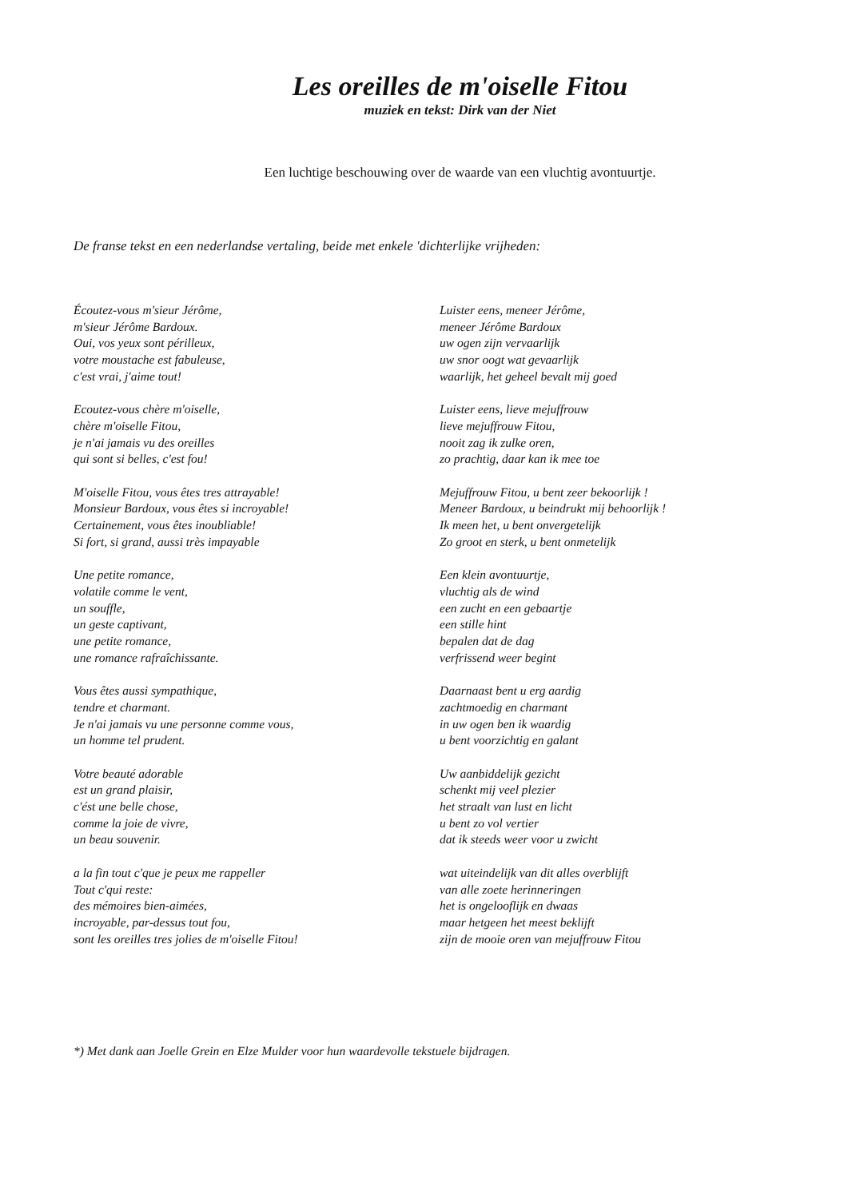Les oreilles de m'oiselle Fitou
muziek en tekst: Dirk van der Niet
Een luchtige beschouwing over de waarde van een vluchtig avontuurtje.
De franse tekst en een nederlandse vertaling, beide met enkele 'dichterlijke vrijheden:
Écoutez-vous m'sieur Jérôme,
m'sieur Jérôme Bardoux.
Oui, vos yeux sont périlleux,
votre moustache est fabuleuse,
c'est vrai, j'aime tout!
Ecoutez-vous chère m'oiselle,
chère m'oiselle Fitou,
je n'ai jamais vu des oreilles
qui sont si belles, c'est fou!
M'oiselle Fitou, vous êtes tres attrayable!
Monsieur Bardoux, vous êtes si incroyable!
Certainement, vous êtes inoubliable!
Si fort, si grand, aussi très impayable
Une petite romance,
volatile comme le vent,
un souffle,
un geste captivant,
une petite romance,
une romance rafraîchissante.
Vous êtes aussi sympathique,
tendre et charmant.
Je n'ai jamais vu une personne comme vous,
un homme tel prudent.
Votre beauté adorable
est un grand plaisir,
c'ést une belle chose,
comme la joie de vivre,
un beau souvenir.
a la fin tout c'que je peux me rappeller
Tout c'qui reste:
des mémoires bien-aimées,
incroyable, par-dessus tout fou,
sont les oreilles tres jolies de m'oiselle Fitou!
Luister eens, meneer Jérôme,
meneer Jérôme Bardoux
uw ogen zijn vervaarlijk
uw snor oogt wat gevaarlijk
waarlijk, het geheel bevalt mij goed
Luister eens, lieve mejuffrouw
lieve mejuffrouw Fitou,
nooit zag ik zulke oren,
zo prachtig, daar kan ik mee toe
Mejuffrouw Fitou, u bent zeer bekoorlijk !
Meneer Bardoux, u beindrukt mij behoorlijk !
Ik meen het, u bent onvergetelijk
Zo groot en sterk, u bent onmetelijk
Een klein avontuurtje,
vluchtig als de wind
een zucht en een gebaartje
een stille hint
bepalen dat de dag
verfrissend weer begint
Daarnaast bent u erg aardig
zachtmoedig en charmant
in uw ogen ben ik waardig
u bent voorzichtig en galant
Uw aanbiddelijk gezicht
schenkt mij veel plezier
het straalt van lust en licht
u bent zo vol vertier
dat ik steeds weer voor u zwicht
wat uiteindelijk van dit alles overblijft
van alle zoete herinneringen
het is ongelooflijk en dwaas
maar hetgeen het meest beklijft
zijn de mooie oren van mejuffrouw Fitou
*) Met dank aan Joelle Grein en Elze Mulder voor hun waardevolle tekstuele bijdragen.